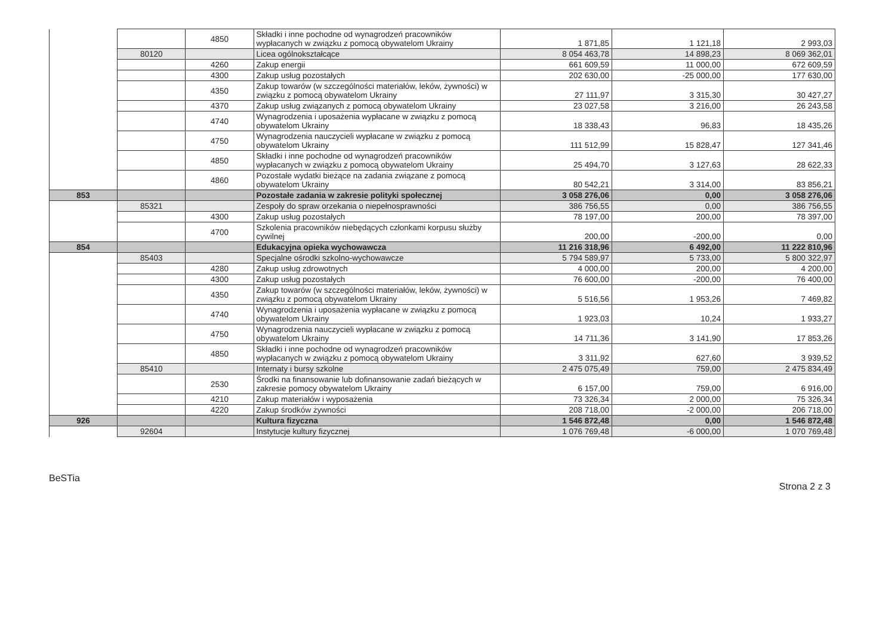| | | 4850 | Składki i inne pochodne od wynagrodzeń pracowników wypłacanych w związku z pomocą obywatelom Ukrainy | 1 871,85 | 1 121,18 | 2 993,03 |
| | 80120 | | Licea ogólnokształcące | 8 054 463,78 | 14 898,23 | 8 069 362,01 |
| | | 4260 | Zakup energii | 661 609,59 | 11 000,00 | 672 609,59 |
| | | 4300 | Zakup usług pozostałych | 202 630,00 | -25 000,00 | 177 630,00 |
| | | 4350 | Zakup towarów (w szczególności materiałów, leków, żywności) w związku z pomocą obywatelom Ukrainy | 27 111,97 | 3 315,30 | 30 427,27 |
| | | 4370 | Zakup usług związanych z pomocą obywatelom Ukrainy | 23 027,58 | 3 216,00 | 26 243,58 |
| | | 4740 | Wynagrodzenia i uposażenia wypłacane w związku z pomocą obywatelom Ukrainy | 18 338,43 | 96,83 | 18 435,26 |
| | | 4750 | Wynagrodzenia nauczycieli wypłacane w związku z pomocą obywatelom Ukrainy | 111 512,99 | 15 828,47 | 127 341,46 |
| | | 4850 | Składki i inne pochodne od wynagrodzeń pracowników wypłacanych w związku z pomocą obywatelom Ukrainy | 25 494,70 | 3 127,63 | 28 622,33 |
| | | 4860 | Pozostałe wydatki bieżące na zadania związane z pomocą obywatelom Ukrainy | 80 542,21 | 3 314,00 | 83 856,21 |
| 853 | | | Pozostałe zadania w zakresie polityki społecznej | 3 058 276,06 | 0,00 | 3 058 276,06 |
| | 85321 | | Zespoły do spraw orzekania o niepełnosprawności | 386 756,55 | 0,00 | 386 756,55 |
| | | 4300 | Zakup usług pozostałych | 78 197,00 | 200,00 | 78 397,00 |
| | | 4700 | Szkolenia pracowników niebędących członkami korpusu służby cywilnej | 200,00 | -200,00 | 0,00 |
| 854 | | | Edukacyjna opieka wychowawcza | 11 216 318,96 | 6 492,00 | 11 222 810,96 |
| | 85403 | | Specjalne ośrodki szkolno-wychowawcze | 5 794 589,97 | 5 733,00 | 5 800 322,97 |
| | | 4280 | Zakup usług zdrowotnych | 4 000,00 | 200,00 | 4 200,00 |
| | | 4300 | Zakup usług pozostałych | 76 600,00 | -200,00 | 76 400,00 |
| | | 4350 | Zakup towarów (w szczególności materiałów, leków, żywności) w związku z pomocą obywatelom Ukrainy | 5 516,56 | 1 953,26 | 7 469,82 |
| | | 4740 | Wynagrodzenia i uposażenia wypłacane w związku z pomocą obywatelom Ukrainy | 1 923,03 | 10,24 | 1 933,27 |
| | | 4750 | Wynagrodzenia nauczycieli wypłacane w związku z pomocą obywatelom Ukrainy | 14 711,36 | 3 141,90 | 17 853,26 |
| | | 4850 | Składki i inne pochodne od wynagrodzeń pracowników wypłacanych w związku z pomocą obywatelom Ukrainy | 3 311,92 | 627,60 | 3 939,52 |
| | 85410 | | Internaty i bursy szkolne | 2 475 075,49 | 759,00 | 2 475 834,49 |
| | | 2530 | Środki na finansowanie lub dofinansowanie zadań bieżących w zakresie pomocy obywatelom Ukrainy | 6 157,00 | 759,00 | 6 916,00 |
| | | 4210 | Zakup materiałów i wyposażenia | 73 326,34 | 2 000,00 | 75 326,34 |
| | | 4220 | Zakup środków żywności | 208 718,00 | -2 000,00 | 206 718,00 |
| 926 | | | Kultura fizyczna | 1 546 872,48 | 0,00 | 1 546 872,48 |
| | 92604 | | Instytucje kultury fizycznej | 1 076 769,48 | -6 000,00 | 1 070 769,48 |
BeSTia Strona 2 z 3